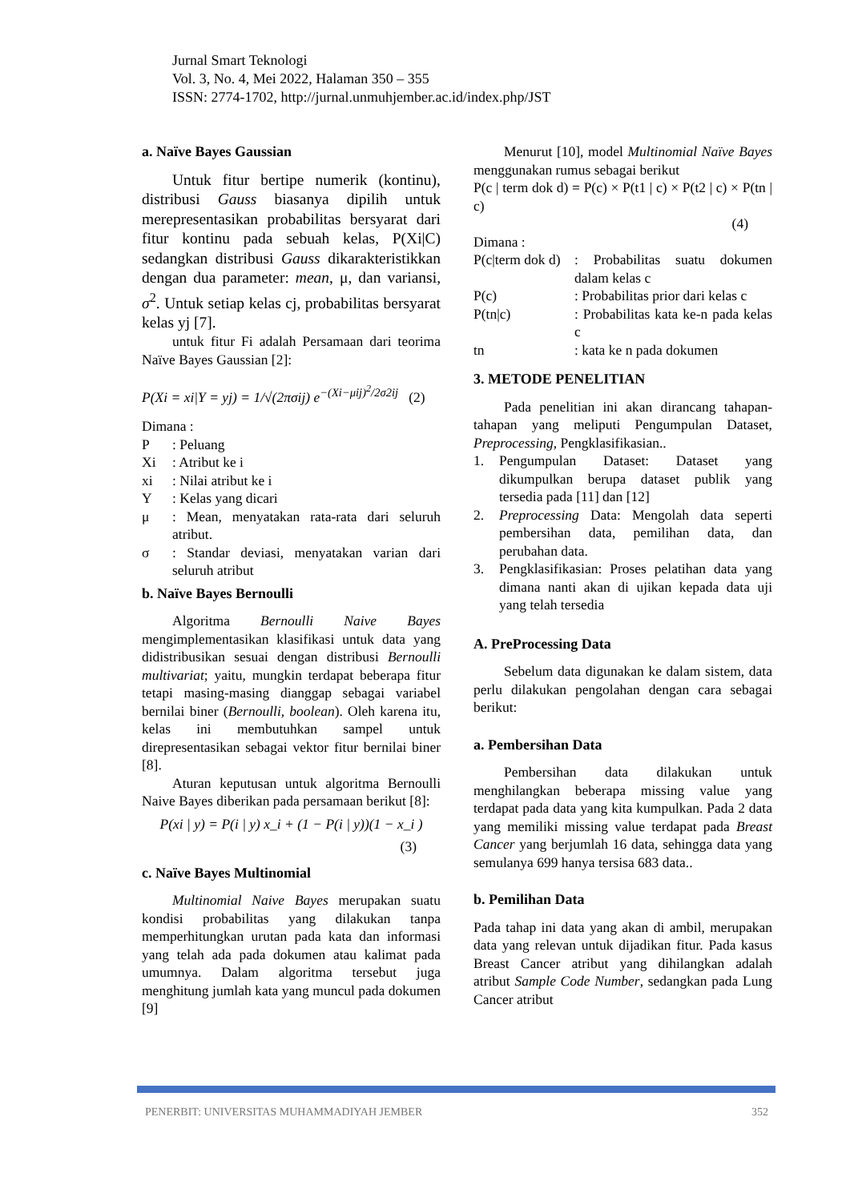Jurnal Smart Teknologi
Vol. 3, No. 4, Mei 2022, Halaman 350 – 355
ISSN: 2774-1702, http://jurnal.unmuhjember.ac.id/index.php/JST
a. Naïve Bayes Gaussian
Untuk fitur bertipe numerik (kontinu), distribusi Gauss biasanya dipilih untuk merepresentasikan probabilitas bersyarat dari fitur kontinu pada sebuah kelas, P(Xi|C) sedangkan distribusi Gauss dikarakteristikkan dengan dua parameter: mean, μ, dan variansi, σ<sup>2</sup>. Untuk setiap kelas cj, probabilitas bersyarat kelas yj [7].
untuk fitur Fi adalah Persamaan dari teorima Naïve Bayes Gaussian [2]:
P(Xi = xi|Y = yj) = 1/√(2πσij) e<sup>−(Xi−μij)<sup>2</sup>/2σ2ij</sup> (2)
Dimana :
P: Peluang
Xi: Atribut ke i
xi: Nilai atribut ke i
Y: Kelas yang dicari
μ: Mean, menyatakan rata-rata dari seluruh atribut.
σ: Standar deviasi, menyatakan varian dari seluruh atribut
b. Naïve Bayes Bernoulli
Algoritma Bernoulli Naive Bayes mengimplementasikan klasifikasi untuk data yang didistribusikan sesuai dengan distribusi Bernoulli multivariat; yaitu, mungkin terdapat beberapa fitur tetapi masing-masing dianggap sebagai variabel bernilai biner (Bernoulli, boolean). Oleh karena itu, kelas ini membutuhkan sampel untuk direpresentasikan sebagai vektor fitur bernilai biner [8].
Aturan keputusan untuk algoritma Bernoulli Naive Bayes diberikan pada persamaan berikut [8]:
P(xi | y) = P(i | y) x_i + (1 − P(i | y))(1 − x_i )
(3)
c. Naïve Bayes Multinomial
Multinomial Naive Bayes merupakan suatu kondisi probabilitas yang dilakukan tanpa memperhitungkan urutan pada kata dan informasi yang telah ada pada dokumen atau kalimat pada umumnya. Dalam algoritma tersebut juga menghitung jumlah kata yang muncul pada dokumen [9]
Menurut [10], model Multinomial Naïve Bayes menggunakan rumus sebagai berikut
P(c | term dok d) = P(c) × P(t1 | c) × P(t2 | c) × P(tn | c)
(4)
Dimana :
P(c|term dok d): Probabilitas suatu dokumen dalam kelas c
P(c): Probabilitas prior dari kelas c
P(tn|c): Probabilitas kata ke-n pada kelas c
tn: kata ke n pada dokumen
3. METODE PENELITIAN
Pada penelitian ini akan dirancang tahapan-tahapan yang meliputi Pengumpulan Dataset, Preprocessing, Pengklasifikasian..
1. Pengumpulan Dataset: Dataset yang dikumpulkan berupa dataset publik yang tersedia pada [11] dan [12]
2. Preprocessing Data: Mengolah data seperti pembersihan data, pemilihan data, dan perubahan data.
3. Pengklasifikasian: Proses pelatihan data yang dimana nanti akan di ujikan kepada data uji yang telah tersedia
A. PreProcessing Data
Sebelum data digunakan ke dalam sistem, data perlu dilakukan pengolahan dengan cara sebagai berikut:
a. Pembersihan Data
Pembersihan data dilakukan untuk menghilangkan beberapa missing value yang terdapat pada data yang kita kumpulkan. Pada 2 data yang memiliki missing value terdapat pada Breast Cancer yang berjumlah 16 data, sehingga data yang semulanya 699 hanya tersisa 683 data..
b. Pemilihan Data
Pada tahap ini data yang akan di ambil, merupakan data yang relevan untuk dijadikan fitur. Pada kasus Breast Cancer atribut yang dihilangkan adalah atribut Sample Code Number, sedangkan pada Lung Cancer atribut
PENERBIT: UNIVERSITAS MUHAMMADIYAH JEMBER 352